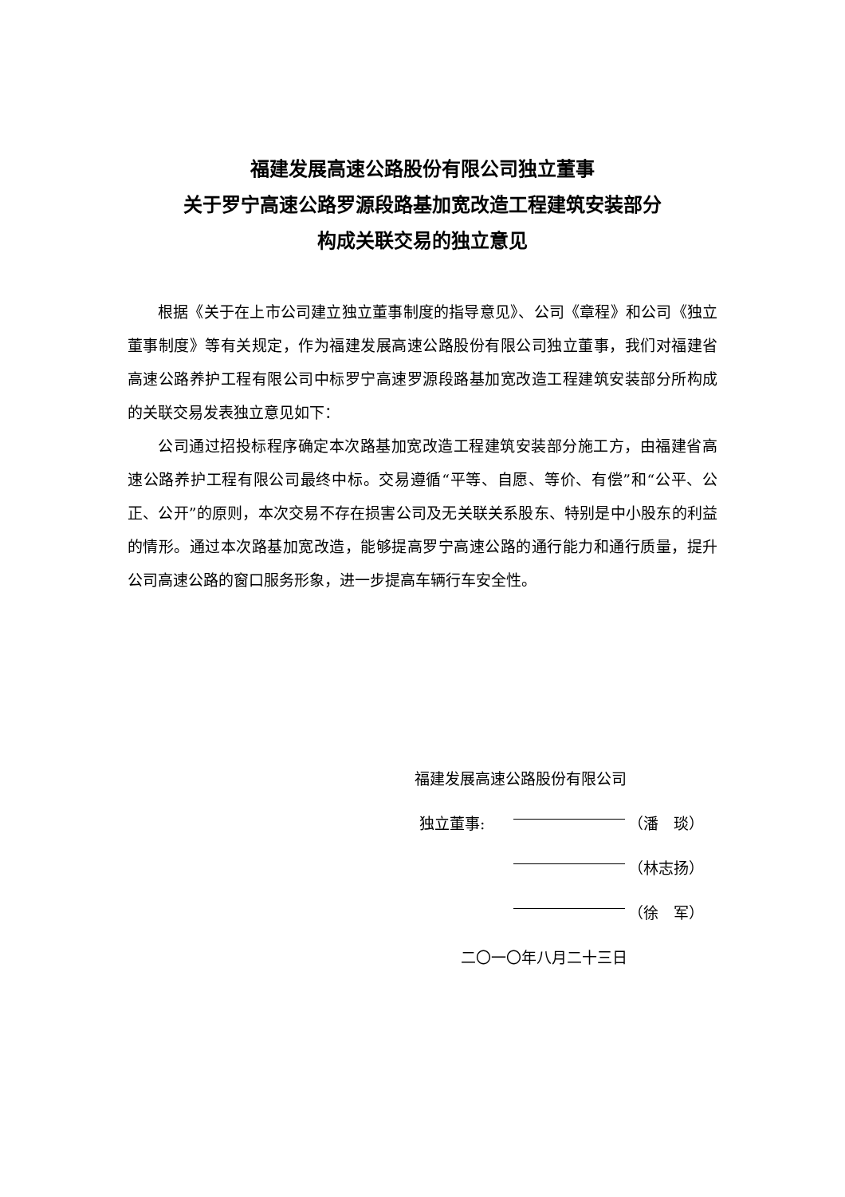福建发展高速公路股份有限公司独立董事
关于罗宁高速公路罗源段路基加宽改造工程建筑安装部分
构成关联交易的独立意见
根据《关于在上市公司建立独立董事制度的指导意见》、公司《章程》和公司《独立董事制度》等有关规定，作为福建发展高速公路股份有限公司独立董事，我们对福建省高速公路养护工程有限公司中标罗宁高速罗源段路基加宽改造工程建筑安装部分所构成的关联交易发表独立意见如下：
公司通过招投标程序确定本次路基加宽改造工程建筑安装部分施工方，由福建省高速公路养护工程有限公司最终中标。交易遵循“平等、自愿、等价、有偿”和“公平、公正、公开”的原则，本次交易不存在损害公司及无关联关系股东、特别是中小股东的利益的情形。通过本次路基加宽改造，能够提高罗宁高速公路的通行能力和通行质量，提升公司高速公路的窗口服务形象，进一步提高车辆行车安全性。
福建发展高速公路股份有限公司
独立董事: （潘　琰）
（林志扬）
（徐　军）
二〇一〇年八月二十三日